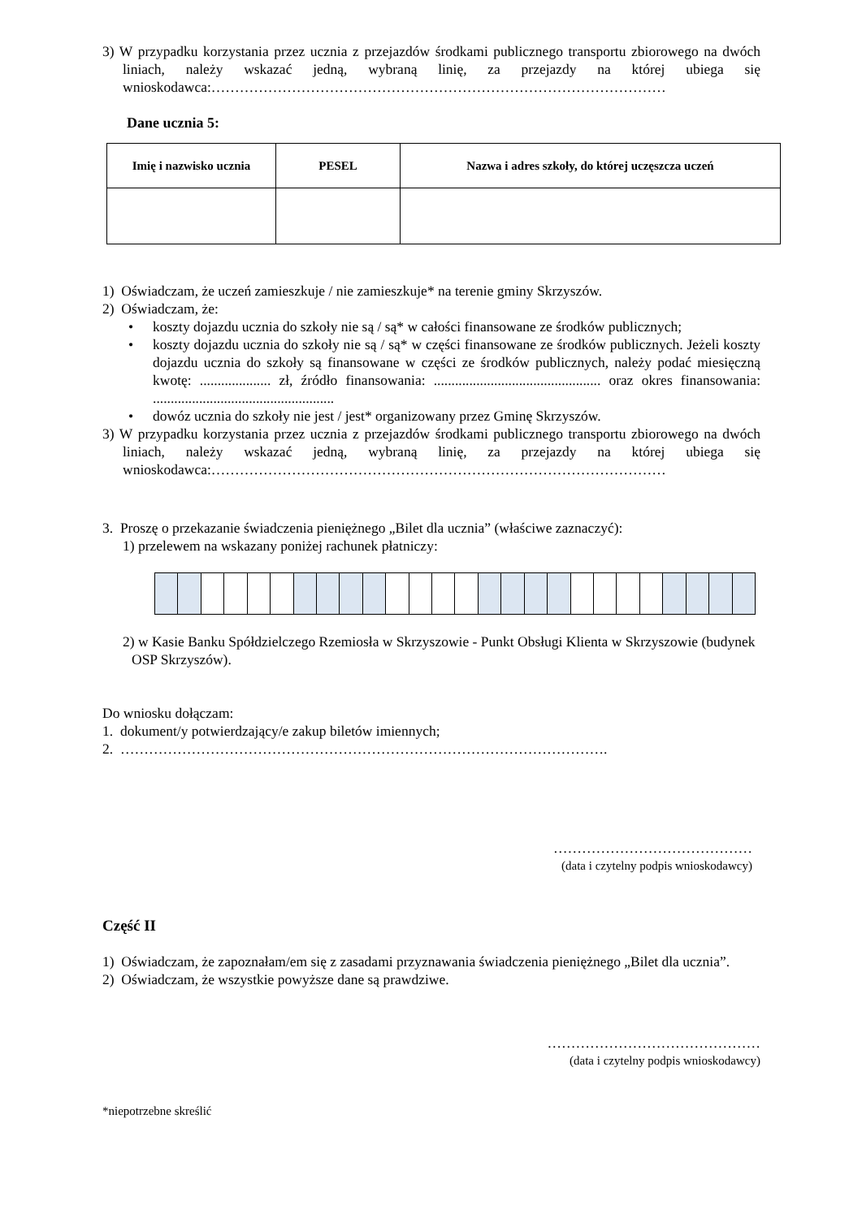3) W przypadku korzystania przez ucznia z przejazdów środkami publicznego transportu zbiorowego na dwóch liniach, należy wskazać jedną, wybraną linię, za przejazdy na której ubiega się wnioskodawca:……………………………………………………………………………………
Dane ucznia 5:
| Imię i nazwisko ucznia | PESEL | Nazwa i adres szkoły, do której uczęszcza uczeń |
| --- | --- | --- |
1) Oświadczam, że uczeń zamieszkuje / nie zamieszkuje* na terenie gminy Skrzyszów.
2) Oświadczam, że:
• koszty dojazdu ucznia do szkoły nie są / są* w całości finansowane ze środków publicznych;
• koszty dojazdu ucznia do szkoły nie są / są* w części finansowane ze środków publicznych. Jeżeli koszty dojazdu ucznia do szkoły są finansowane w części ze środków publicznych, należy podać miesięczną kwotę: .................... zł, źródło finansowania: ............................................... oraz okres finansowania: ...................................................
• dowóz ucznia do szkoły nie jest / jest* organizowany przez Gminę Skrzyszów.
3) W przypadku korzystania przez ucznia z przejazdów środkami publicznego transportu zbiorowego na dwóch liniach, należy wskazać jedną, wybraną linię, za przejazdy na której ubiega się wnioskodawca:……………………………………………………………………………………
3. Proszę o przekazanie świadczenia pieniężnego „Bilet dla ucznia” (właściwe zaznaczyć):
1) przelewem na wskazany poniżej rachunek płatniczy:
2) w Kasie Banku Spółdzielczego Rzemiosła w Skrzyszowie - Punkt Obsługi Klienta w Skrzyszowie (budynek OSP Skrzyszów).
Do wniosku dołączam:
1. dokument/y potwierdzający/e zakup biletów imiennych;
2. ………………………………………………………………………………………….
……………………………………
(data i czytelny podpis wnioskodawcy)
Część II
1) Oświadczam, że zapoznałam/em się z zasadami przyznawania świadczenia pieniężnego „Bilet dla ucznia”.
2) Oświadczam, że wszystkie powyższe dane są prawdziwe.
………………………………………
(data i czytelny podpis wnioskodawcy)
*niepotrzebne skreślić